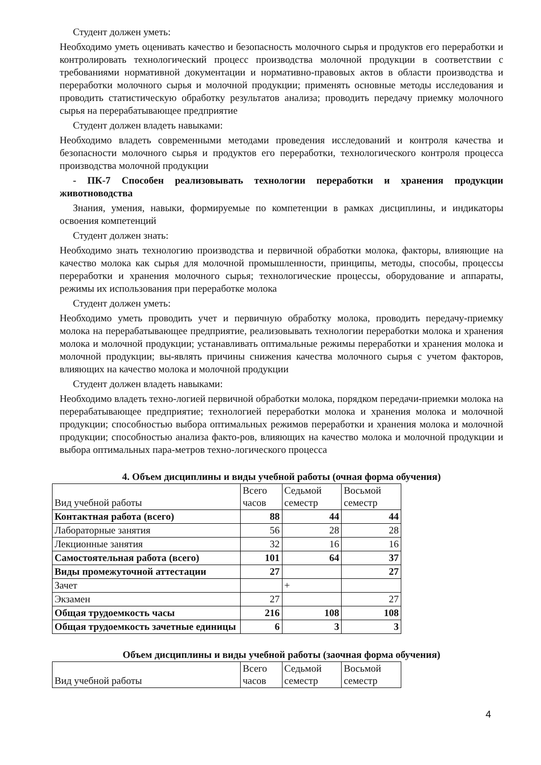Студент должен уметь:
Необходимо уметь оценивать качество и безопасность молочного сырья и продуктов его переработки и контролировать технологический процесс производства молочной продукции в соответствии с требованиями нормативной документации и нормативно-правовых актов в области производства и переработки молочного сырья и молочной продукции; применять основные методы исследования и проводить статистическую обработку результатов анализа; проводить передачу приемку молочного сырья на перерабатывающее предприятие
Студент должен владеть навыками:
Необходимо владеть современными методами проведения исследований и контроля качества и безопасности молочного сырья и продуктов его переработки, технологического контроля процесса производства молочной продукции
- ПК-7 Способен реализовывать технологии переработки и хранения продукции животноводства
Знания, умения, навыки, формируемые по компетенции в рамках дисциплины, и индикаторы освоения компетенций
Студент должен знать:
Необходимо знать технологию производства и первичной обработки молока, факторы, влияющие на качество молока как сырья для молочной промышленности, принципы, методы, способы, процессы переработки и хранения молочного сырья; технологические процессы, оборудование и аппараты, режимы их использования при переработке молока
Студент должен уметь:
Необходимо уметь проводить учет и первичную обработку молока, проводить передачу-приемку молока на перерабатывающее предприятие, реализовывать технологии переработки молока и хранения молока и молочной продукции; устанавливать оптимальные режимы переработки и хранения молока и молочной продукции; вы-являть причины снижения качества молочного сырья с учетом факторов, влияющих на качество молока и молочной продукции
Студент должен владеть навыками:
Необходимо владеть техно-логией первичной обработки молока, порядком передачи-приемки молока на перерабатывающее предприятие; технологией переработки молока и хранения молока и молочной продукции; способностью выбора оптимальных режимов переработки и хранения молока и молочной продукции; способностью анализа факто-ров, влияющих на качество молока и молочной продукции и выбора оптимальных пара-метров техно-логического процесса
4. Объем дисциплины и виды учебной работы (очная форма обучения)
| Вид учебной работы | Всего часов | Седьмой семестр | Восьмой семестр |
| Контактная работа (всего) | 88 | 44 | 44 |
| Лабораторные занятия | 56 | 28 | 28 |
| Лекционные занятия | 32 | 16 | 16 |
| Самостоятельная работа (всего) | 101 | 64 | 37 |
| Виды промежуточной аттестации | 27 | | 27 |
| Зачет | | + | |
| Экзамен | 27 | | 27 |
| Общая трудоемкость часы | 216 | 108 | 108 |
| Общая трудоемкость зачетные единицы | 6 | 3 | 3 |
Объем дисциплины и виды учебной работы (заочная форма обучения)
| Вид учебной работы | Всего часов | Седьмой семестр | Восьмой семестр |
4